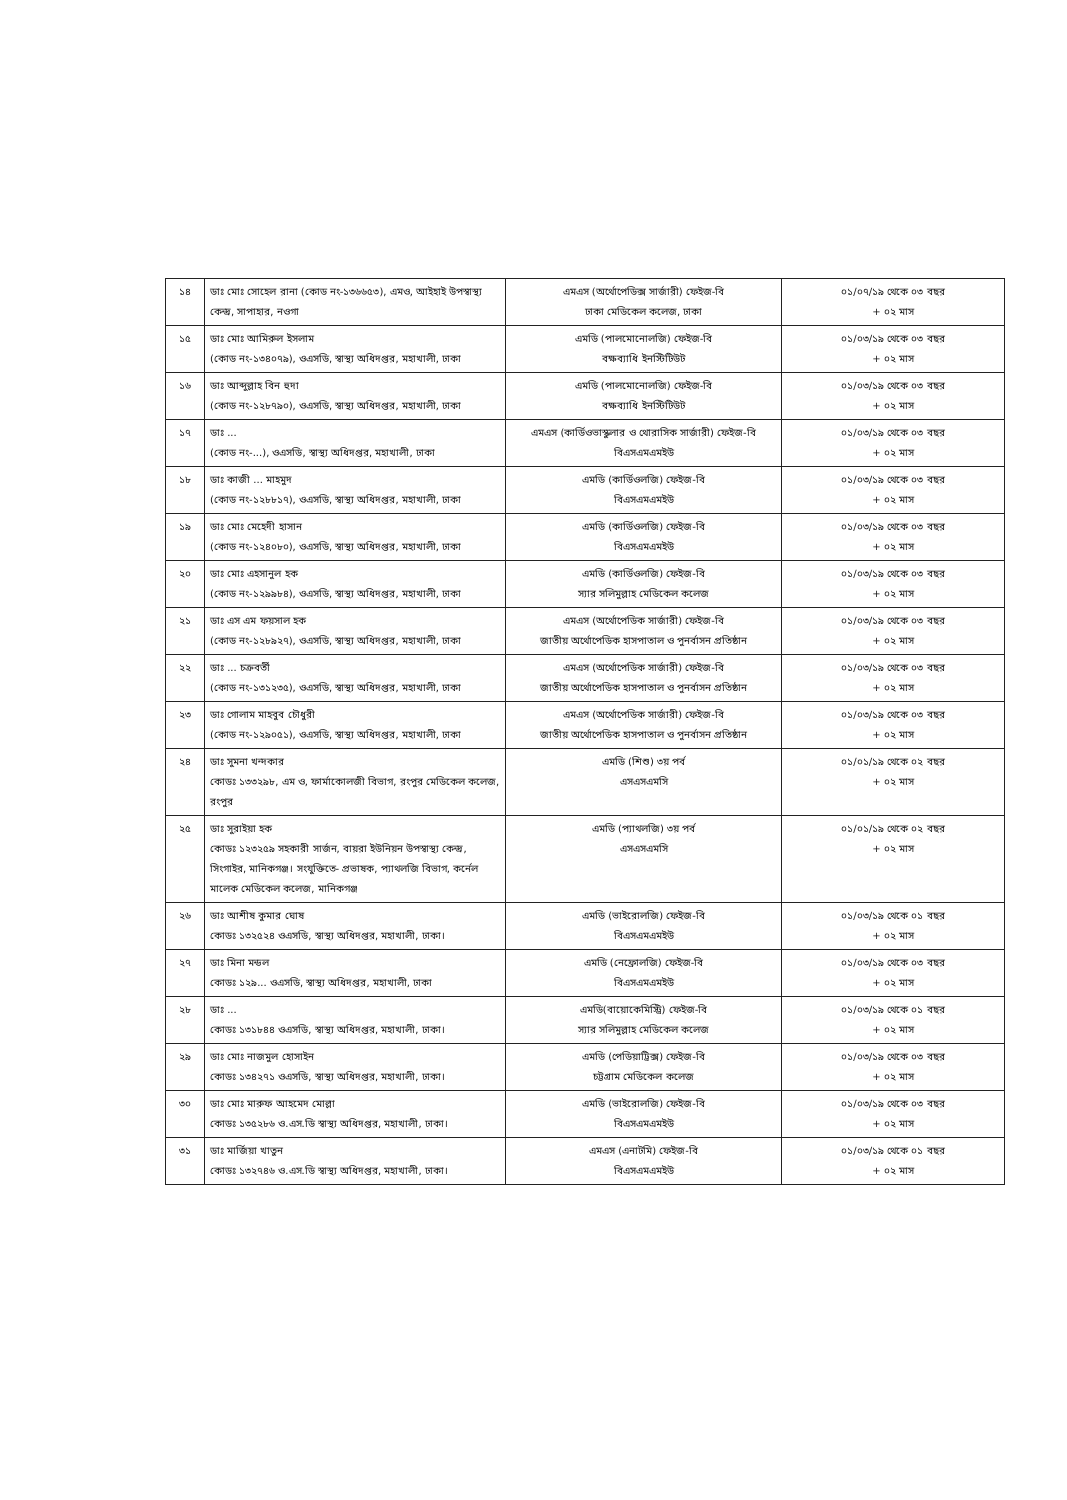| ১৪ | ডাঃ মোঃ সোহেল রানা (কোড নং-১৩৬৬৫৩), এমও, আইহাই উপস্বাস্থ্য কেন্দ্র, সাপাহার, নওগা | এমএস (অর্থোপেডিক্স সার্জারী) ফেইজ-বি ঢাকা মেডিকেল কলেজ, ঢাকা | ০১/০৭/১৯ থেকে ০৩ বছর + ০২ মাস |
| ১৫ | ডাঃ মোঃ আমিরুল ইসলাম (কোড নং-১৩৪০৭৯), ওএসডি, স্বাস্থ্য অধিদপ্তর, মহাখালী, ঢাকা | এমডি (পালমোনোলজি) ফেইজ-বি বক্ষব্যাধি ইনস্টিটিউট | ০১/০৩/১৯ থেকে ০৩ বছর + ০২ মাস |
| ১৬ | ডাঃ আব্দুল্লাহ বিন হুদা (কোড নং-১২৮৭৯০), ওএসডি, স্বাস্থ্য অধিদপ্তর, মহাখালী, ঢাকা | এমডি (পালমোনোলজি) ফেইজ-বি বক্ষব্যাধি ইনস্টিটিউট | ০১/০৩/১৯ থেকে ০৩ বছর + ০২ মাস |
| ১৭ | ডাঃ ... (কোড নং-...), ওএসডি, স্বাস্থ্য অধিদপ্তর, মহাখালী, ঢাকা | এমএস (কার্ডিওভাস্কুলার ও থোরাসিক সার্জারী) ফেইজ-বি বিএসএমএমইউ | ০১/০৩/১৯ থেকে ০৩ বছর + ০২ মাস |
| ১৮ | ডাঃ কাজী ... মাহমুদ (কোড নং-১২৮৮১৭), ওএসডি, স্বাস্থ্য অধিদপ্তর, মহাখালী, ঢাকা | এমডি (কার্ডিওলজি) ফেইজ-বি বিএসএমএমইউ | ০১/০৩/১৯ থেকে ০৩ বছর + ০২ মাস |
| ১৯ | ডাঃ মোঃ মেহেদী হাসান (কোড নং-১২৪০৮০), ওএসডি, স্বাস্থ্য অধিদপ্তর, মহাখালী, ঢাকা | এমডি (কার্ডিওলজি) ফেইজ-বি বিএসএমএমইউ | ০১/০৩/১৯ থেকে ০৩ বছর + ০২ মাস |
| ২০ | ডাঃ মোঃ এহসানুল হক (কোড নং-১২৯৯৮৪), ওএসডি, স্বাস্থ্য অধিদপ্তর, মহাখালী, ঢাকা | এমডি (কার্ডিওলজি) ফেইজ-বি স্যার সলিমুল্লাহ মেডিকেল কলেজ | ০১/০৩/১৯ থেকে ০৩ বছর + ০২ মাস |
| ২১ | ডাঃ এস এম ফয়সাল হক (কোড নং-১২৮৯২৭), ওএসডি, স্বাস্থ্য অধিদপ্তর, মহাখালী, ঢাকা | এমএস (অর্থোপেডিক সার্জারী) ফেইজ-বি জাতীয় অর্থোপেডিক হাসপাতাল ও পুনর্বাসন প্রতিষ্ঠান | ০১/০৩/১৯ থেকে ০৩ বছর + ০২ মাস |
| ২২ | ডাঃ ... চক্রবর্তী (কোড নং-১৩১২৩৫), ওএসডি, স্বাস্থ্য অধিদপ্তর, মহাখালী, ঢাকা | এমএস (অর্থোপেডিক সার্জারী) ফেইজ-বি জাতীয় অর্থোপেডিক হাসপাতাল ও পুনর্বাসন প্রতিষ্ঠান | ০১/০৩/১৯ থেকে ০৩ বছর + ০২ মাস |
| ২৩ | ডাঃ গোলাম মাহবুব চৌধুরী (কোড নং-১২৯০৫১), ওএসডি, স্বাস্থ্য অধিদপ্তর, মহাখালী, ঢাকা | এমএস (অর্থোপেডিক সার্জারী) ফেইজ-বি জাতীয় অর্থোপেডিক হাসপাতাল ও পুনর্বাসন প্রতিষ্ঠান | ০১/০৩/১৯ থেকে ০৩ বছর + ০২ মাস |
| ২৪ | ডাঃ সুমনা খন্দকার কোডঃ ১৩৩২৯৮, এম ও, ফার্মাকোলজী বিভাগ, রংপুর মেডিকেল কলেজ, রংপুর | এমডি (শিশু) ৩য় পর্ব এসএসএমসি | ০১/০১/১৯ থেকে ০২ বছর + ০২ মাস |
| ২৫ | ডাঃ সুরাইয়া হক কোডঃ ১২৩২৫৯ সহকারী সার্জন, বায়রা ইউনিয়ন উপস্বাস্থ্য কেন্দ্র, সিংগাইর, মানিকগঞ্জ। সংযুক্তিতে- প্রভাষক, প্যাথলজি বিভাগ, কর্নেল মালেক মেডিকেল কলেজ, মানিকগঞ্জ | এমডি (প্যাথলজি) ৩য় পর্ব এসএসএমসি | ০১/০১/১৯ থেকে ০২ বছর + ০২ মাস |
| ২৬ | ডাঃ আশীষ কুমার ঘোষ কোডঃ ১৩২৫২৪ ওএসডি, স্বাস্থ্য অধিদপ্তর, মহাখালী, ঢাকা। | এমডি (ভাইরোলজি) ফেইজ-বি বিএসএমএমইউ | ০১/০৩/১৯ থেকে ০১ বছর + ০২ মাস |
| ২৭ | ডাঃ মিনা মন্ডল কোডঃ ১২৯... ওএসডি, স্বাস্থ্য অধিদপ্তর, মহাখালী, ঢাকা | এমডি (নেফ্রোলজি) ফেইজ-বি বিএসএমএমইউ | ০১/০৩/১৯ থেকে ০৩ বছর + ০২ মাস |
| ২৮ | ডাঃ ... কোডঃ ১৩১৮৪৪ ওএসডি, স্বাস্থ্য অধিদপ্তর, মহাখালী, ঢাকা। | এমডি(বায়োকেমিস্ট্রি) ফেইজ-বি স্যার সলিমুল্লাহ মেডিকেল কলেজ | ০১/০৩/১৯ থেকে ০১ বছর + ০২ মাস |
| ২৯ | ডাঃ মোঃ নাজমুল হোসাইন কোডঃ ১৩৪২৭১ ওএসডি, স্বাস্থ্য অধিদপ্তর, মহাখালী, ঢাকা। | এমডি (পেডিয়াট্রিক্স) ফেইজ-বি চট্টগ্রাম মেডিকেল কলেজ | ০১/০৩/১৯ থেকে ০৩ বছর + ০২ মাস |
| ৩০ | ডাঃ মোঃ মারুফ আহমেদ মোল্লা কোডঃ ১৩৫২৮৬ ও.এস.ডি স্বাস্থ্য অধিদপ্তর, মহাখালী, ঢাকা। | এমডি (ভাইরোলজি) ফেইজ-বি বিএসএমএমইউ | ০১/০৩/১৯ থেকে ০৩ বছর + ০২ মাস |
| ৩১ | ডাঃ মার্জিয়া খাতুন কোডঃ ১৩২৭৪৬ ও.এস.ডি স্বাস্থ্য অধিদপ্তর, মহাখালী, ঢাকা। | এমএস (এনাটমি) ফেইজ-বি বিএসএমএমইউ | ০১/০৩/১৯ থেকে ০১ বছর + ০২ মাস |